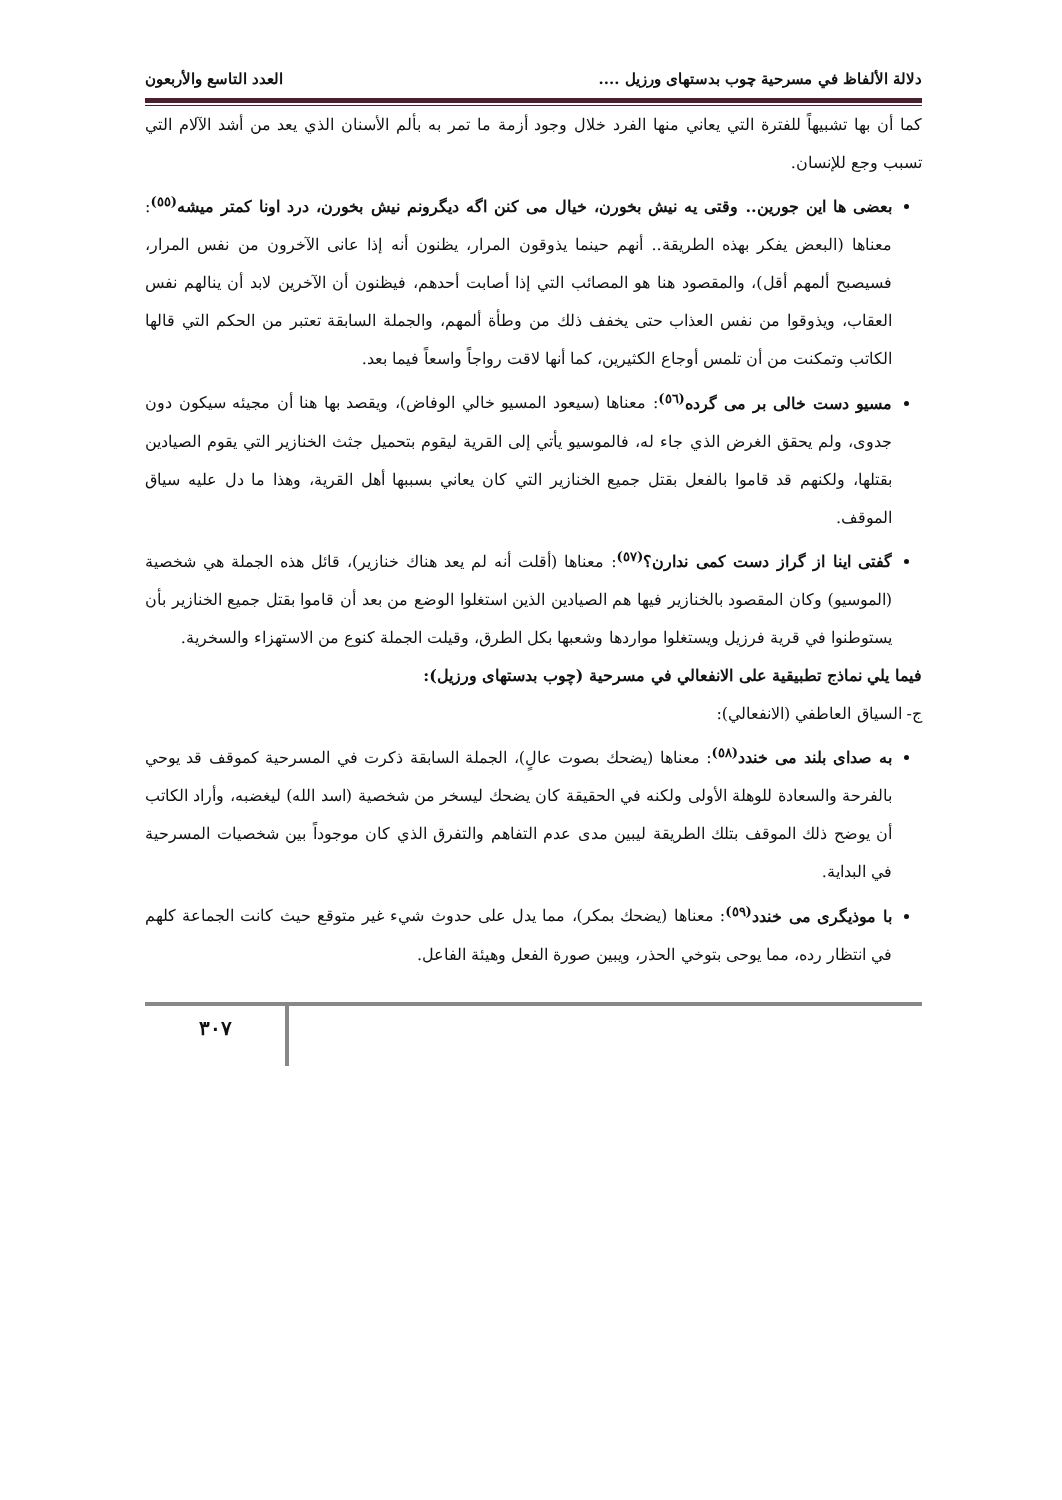دلالة الألفاظ في مسرحية چوب بدستهاى ورزيل .... العدد التاسع والأربعون
كما أن بها تشبيهاً للفترة التي يعاني منها الفرد خلال وجود أزمة ما تمر به بألم الأسنان الذي يعد من أشد الآلام التي تسبب وجع للإنسان.
بعضى ها اين جورين.. وقتى يه نيش بخورن، خيال مى كنن اگه ديگرونم نيش بخورن، درد اونا كمتر ميشه<sup>(٥٥)</sup>: معناها (البعض يفكر بهذه الطريقة.. أنهم حينما يذوقون المرار، يظنون أنه إذا عانى الآخرون من نفس المرار، فسيصبح ألمهم أقل)، والمقصود هنا هو المصائب التي إذا أصابت أحدهم، فيظنون أن الآخرين لابد أن ينالهم نفس العقاب، ويذوقوا من نفس العذاب حتى يخفف ذلك من وطأة ألمهم، والجملة السابقة تعتبر من الحكم التي قالها الكاتب وتمكنت من أن تلمس أوجاع الكثيرين، كما أنها لاقت رواجاً واسعاً فيما بعد.
مسيو دست خالى بر مى گرده<sup>(٥٦)</sup>: معناها (سيعود المسيو خالي الوفاض)، ويقصد بها هنا أن مجيئه سيكون دون جدوى، ولم يحقق الغرض الذي جاء له، فالموسيو يأتي إلى القرية ليقوم بتحميل جثث الخنازير التي يقوم الصيادين بقتلها، ولكنهم قد قاموا بالفعل بقتل جميع الخنازير التي كان يعاني بسببها أهل القرية، وهذا ما دل عليه سياق الموقف.
گفتى اينا از گراز دست كمى ندارن؟<sup>(٥٧)</sup>: معناها (أقلت أنه لم يعد هناك خنازير)، قائل هذه الجملة هي شخصية (الموسيو) وكان المقصود بالخنازير فيها هم الصيادين الذين استغلوا الوضع من بعد أن قاموا بقتل جميع الخنازير بأن يستوطنوا في قرية فرزيل ويستغلوا مواردها وشعبها بكل الطرق، وقيلت الجملة كنوع من الاستهزاء والسخرية.
فيما يلي نماذج تطبيقية على الانفعالي في مسرحية (چوب بدستهاى ورزيل):
ج- السياق العاطفي (الانفعالي):
به صداى بلند مى خندد<sup>(٥٨)</sup>: معناها (يضحك بصوت عالٍ)، الجملة السابقة ذكرت في المسرحية كموقف قد يوحي بالفرحة والسعادة للوهلة الأولى ولكنه في الحقيقة كان يضحك ليسخر من شخصية (اسد الله) ليغضبه، وأراد الكاتب أن يوضح ذلك الموقف بتلك الطريقة ليبين مدى عدم التفاهم والتفرق الذي كان موجوداً بين شخصيات المسرحية في البداية.
با موذيگرى مى خندد<sup>(٥٩)</sup>: معناها (يضحك بمكر)، مما يدل على حدوث شيء غير متوقع حيث كانت الجماعة كلهم في انتظار رده، مما يوحى بتوخي الحذر، ويبين صورة الفعل وهيئة الفاعل.
٣٠٧